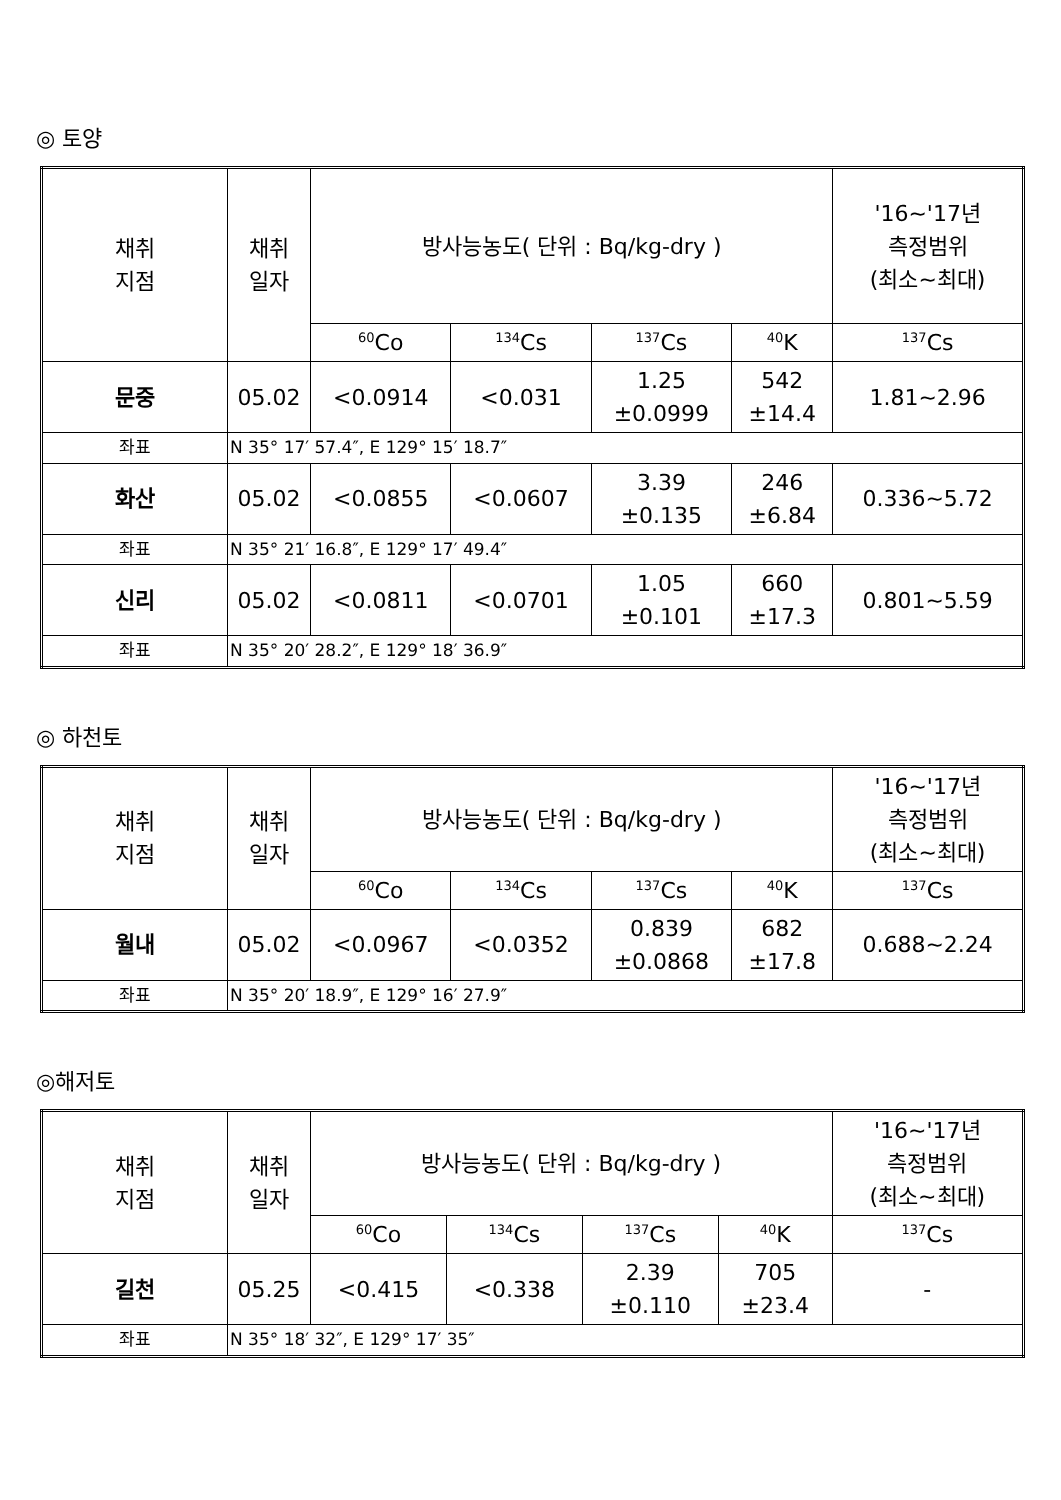◎ 토양
| 채취 지점 | 채취 일자 | 방사능농도( 단위 : Bq/kg-dry ) | | | | '16~'17년 측정범위 (최소~최대) |
| --- | --- | --- | --- | --- | --- | --- |
| | | <sup>60</sup>Co | <sup>134</sup>Cs | <sup>137</sup>Cs | <sup>40</sup>K | <sup>137</sup>Cs |
| 문중 | 05.02 | <0.0914 | <0.031 | 1.25 ±0.0999 | 542 ±14.4 | 1.81~2.96 |
| 좌표 | N 35° 17′ 57.4″, E 129° 15′ 18.7″ | | | | | |
| 화산 | 05.02 | <0.0855 | <0.0607 | 3.39 ±0.135 | 246 ±6.84 | 0.336~5.72 |
| 좌표 | N 35° 21′ 16.8″, E 129° 17′ 49.4″ | | | | | |
| 신리 | 05.02 | <0.0811 | <0.0701 | 1.05 ±0.101 | 660 ±17.3 | 0.801~5.59 |
| 좌표 | N 35° 20′ 28.2″, E 129° 18′ 36.9″ | | | | | |
◎ 하천토
| 채취 지점 | 채취 일자 | 방사능농도( 단위 : Bq/kg-dry ) | | | | '16~'17년 측정범위 (최소~최대) |
| --- | --- | --- | --- | --- | --- | --- |
| | | <sup>60</sup>Co | <sup>134</sup>Cs | <sup>137</sup>Cs | <sup>40</sup>K | <sup>137</sup>Cs |
| 월내 | 05.02 | <0.0967 | <0.0352 | 0.839 ±0.0868 | 682 ±17.8 | 0.688~2.24 |
| 좌표 | N 35° 20′ 18.9″, E 129° 16′ 27.9″ | | | | | |
◎해저토
| 채취 지점 | 채취 일자 | 방사능농도( 단위 : Bq/kg-dry ) | | | | '16~'17년 측정범위 (최소~최대) |
| --- | --- | --- | --- | --- | --- | --- |
| | | <sup>60</sup>Co | <sup>134</sup>Cs | <sup>137</sup>Cs | <sup>40</sup>K | <sup>137</sup>Cs |
| 길천 | 05.25 | <0.415 | <0.338 | 2.39 ±0.110 | 705 ±23.4 | - |
| 좌표 | N 35° 18′ 32″, E 129° 17′ 35″ | | | | | |